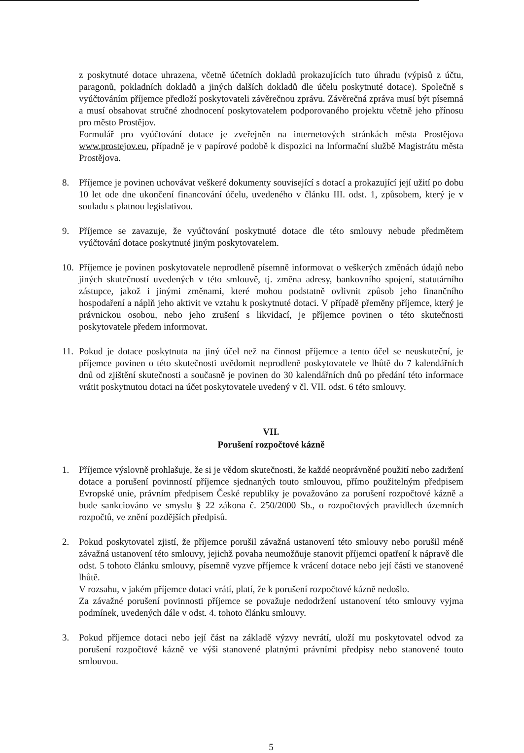z poskytnuté dotace uhrazena, včetně účetních dokladů prokazujících tuto úhradu (výpisů z účtu, paragonů, pokladních dokladů a jiných dalších dokladů dle účelu poskytnuté dotace). Společně s vyúčtováním příjemce předloží poskytovateli závěrečnou zprávu. Závěrečná zpráva musí být písemná a musí obsahovat stručné zhodnocení poskytovatelem podporovaného projektu včetně jeho přínosu pro město Prostějov.
Formulář pro vyúčtování dotace je zveřejněn na internetových stránkách města Prostějova www.prostejov.eu, případně je v papírové podobě k dispozici na Informační službě Magistrátu města Prostějova.
8. Příjemce je povinen uchovávat veškeré dokumenty související s dotací a prokazující její užití po dobu 10 let ode dne ukončení financování účelu, uvedeného v článku III. odst. 1, způsobem, který je v souladu s platnou legislativou.
9. Příjemce se zavazuje, že vyúčtování poskytnuté dotace dle této smlouvy nebude předmětem vyúčtování dotace poskytnuté jiným poskytovatelem.
10. Příjemce je povinen poskytovatele neprodleně písemně informovat o veškerých změnách údajů nebo jiných skutečností uvedených v této smlouvě, tj. změna adresy, bankovního spojení, statutárního zástupce, jakož i jinými změnami, které mohou podstatně ovlivnit způsob jeho finančního hospodaření a náplň jeho aktivit ve vztahu k poskytnuté dotaci. V případě přeměny příjemce, který je právnickou osobou, nebo jeho zrušení s likvidací, je příjemce povinen o této skutečnosti poskytovatele předem informovat.
11. Pokud je dotace poskytnuta na jiný účel než na činnost příjemce a tento účel se neuskuteční, je příjemce povinen o této skutečnosti uvědomit neprodleně poskytovatele ve lhůtě do 7 kalendářních dnů od zjištění skutečnosti a současně je povinen do 30 kalendářních dnů po předání této informace vrátit poskytnutou dotaci na účet poskytovatele uvedený v čl. VII. odst. 6 této smlouvy.
VII.
Porušení rozpočtové kázně
1. Příjemce výslovně prohlašuje, že si je vědom skutečnosti, že každé neoprávněné použití nebo zadržení dotace a porušení povinností příjemce sjednaných touto smlouvou, přímo použitelným předpisem Evropské unie, právním předpisem České republiky je považováno za porušení rozpočtové kázně a bude sankciováno ve smyslu § 22 zákona č. 250/2000 Sb., o rozpočtových pravidlech územních rozpočtů, ve znění pozdějších předpisů.
2. Pokud poskytovatel zjistí, že příjemce porušil závažná ustanovení této smlouvy nebo porušil méně závažná ustanovení této smlouvy, jejichž povaha neumožňuje stanovit příjemci opatření k nápravě dle odst. 5 tohoto článku smlouvy, písemně vyzve příjemce k vrácení dotace nebo její části ve stanovené lhůtě.
V rozsahu, v jakém příjemce dotaci vrátí, platí, že k porušení rozpočtové kázně nedošlo.
Za závažné porušení povinnosti příjemce se považuje nedodržení ustanovení této smlouvy vyjma podmínek, uvedených dále v odst. 4. tohoto článku smlouvy.
3. Pokud příjemce dotaci nebo její část na základě výzvy nevrátí, uloží mu poskytovatel odvod za porušení rozpočtové kázně ve výši stanovené platnými právními předpisy nebo stanovené touto smlouvou.
5